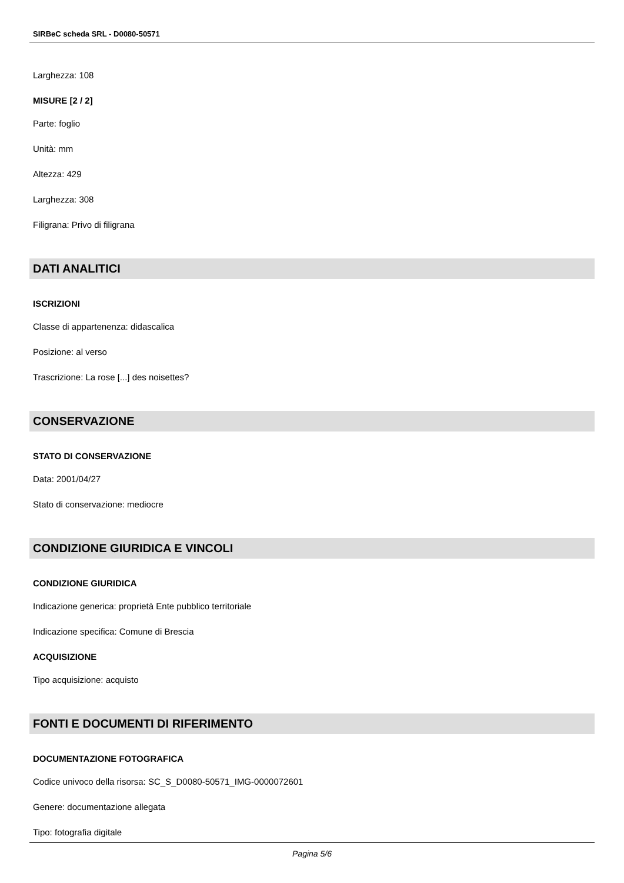SIRBeC scheda SRL - D0080-50571
Larghezza: 108
MISURE [2 / 2]
Parte: foglio
Unità: mm
Altezza: 429
Larghezza: 308
Filigrana: Privo di filigrana
DATI ANALITICI
ISCRIZIONI
Classe di appartenenza: didascalica
Posizione: al verso
Trascrizione: La rose [...] des noisettes?
CONSERVAZIONE
STATO DI CONSERVAZIONE
Data: 2001/04/27
Stato di conservazione: mediocre
CONDIZIONE GIURIDICA E VINCOLI
CONDIZIONE GIURIDICA
Indicazione generica: proprietà Ente pubblico territoriale
Indicazione specifica: Comune di Brescia
ACQUISIZIONE
Tipo acquisizione: acquisto
FONTI E DOCUMENTI DI RIFERIMENTO
DOCUMENTAZIONE FOTOGRAFICA
Codice univoco della risorsa: SC_S_D0080-50571_IMG-0000072601
Genere: documentazione allegata
Tipo: fotografia digitale
Pagina 5/6